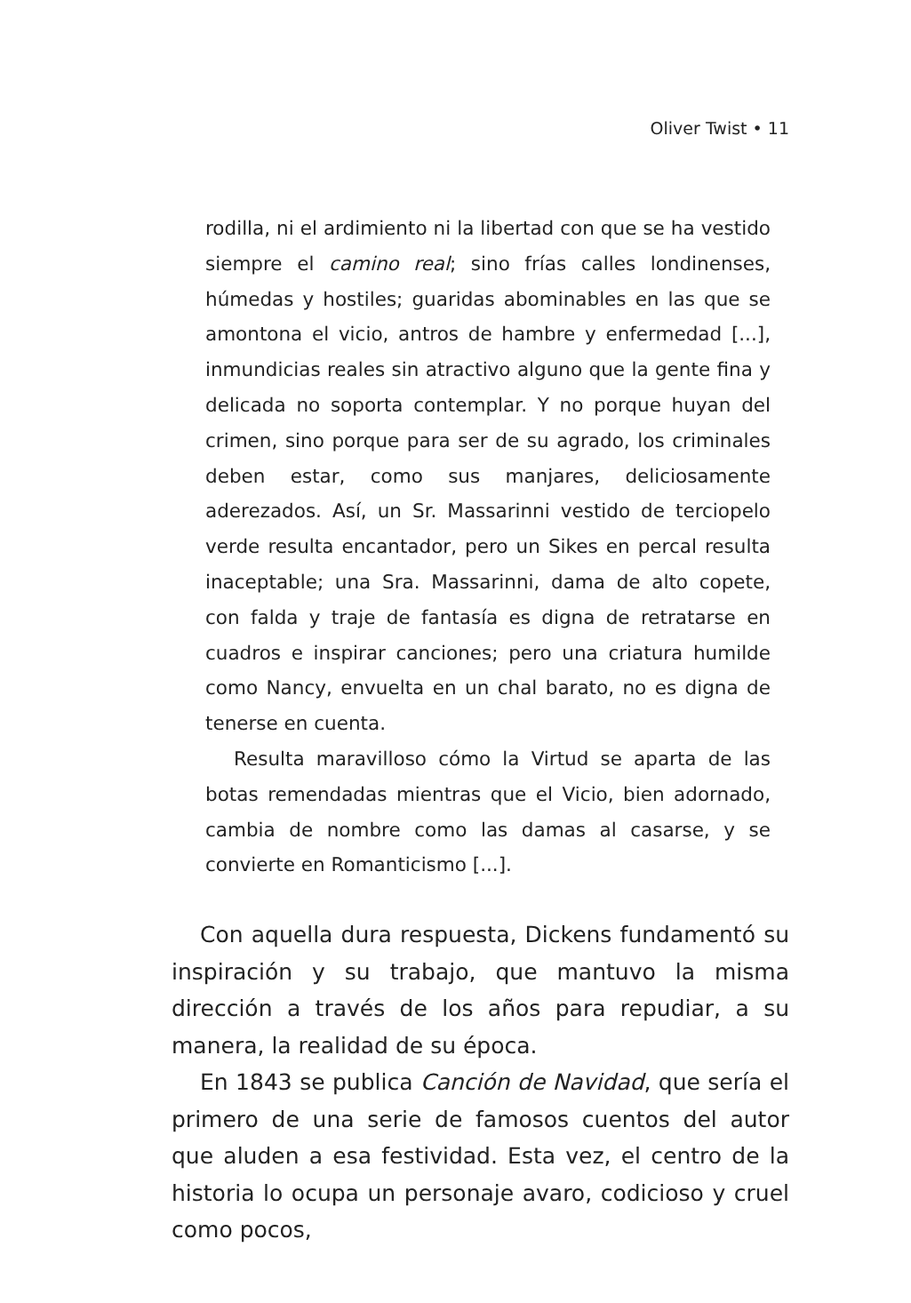Oliver Twist • 11
rodilla, ni el ardimiento ni la libertad con que se ha vestido siempre el camino real; sino frías calles londinenses, húmedas y hostiles; guaridas abominables en las que se amontona el vicio, antros de hambre y enfermedad [...], inmundicias reales sin atractivo alguno que la gente fina y delicada no soporta contemplar. Y no porque huyan del crimen, sino porque para ser de su agrado, los criminales deben estar, como sus manjares, deliciosamente aderezados. Así, un Sr. Massarinni vestido de terciopelo verde resulta encantador, pero un Sikes en percal resulta inaceptable; una Sra. Massarinni, dama de alto copete, con falda y traje de fantasía es digna de retratarse en cuadros e inspirar canciones; pero una criatura humilde como Nancy, envuelta en un chal barato, no es digna de tenerse en cuenta.
Resulta maravilloso cómo la Virtud se aparta de las botas remendadas mientras que el Vicio, bien adornado, cambia de nombre como las damas al casarse, y se convierte en Romanticismo [...].
Con aquella dura respuesta, Dickens fundamentó su inspiración y su trabajo, que mantuvo la misma dirección a través de los años para repudiar, a su manera, la realidad de su época.
En 1843 se publica Canción de Navidad, que sería el primero de una serie de famosos cuentos del autor que aluden a esa festividad. Esta vez, el centro de la historia lo ocupa un personaje avaro, codicioso y cruel como pocos,